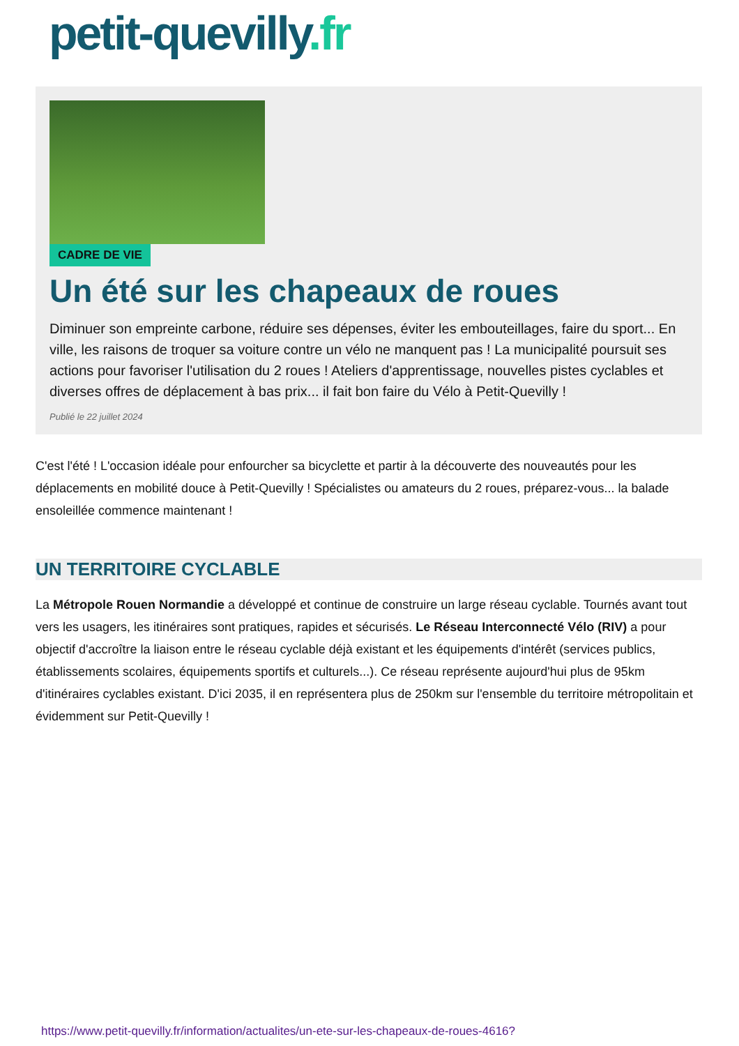petit-quevilly.fr
CADRE DE VIE
Un été sur les chapeaux de roues
Diminuer son empreinte carbone, réduire ses dépenses, éviter les embouteillages, faire du sport... En ville, les raisons de troquer sa voiture contre un vélo ne manquent pas ! La municipalité poursuit ses actions pour favoriser l'utilisation du 2 roues ! Ateliers d'apprentissage, nouvelles pistes cyclables et diverses offres de déplacement à bas prix... il fait bon faire du Vélo à Petit-Quevilly !
Publié le 22 juillet 2024
C'est l'été ! L'occasion idéale pour enfourcher sa bicyclette et partir à la découverte des nouveautés pour les déplacements en mobilité douce à Petit-Quevilly ! Spécialistes ou amateurs du 2 roues, préparez-vous... la balade ensoleillée commence maintenant !
UN TERRITOIRE CYCLABLE
La Métropole Rouen Normandie a développé et continue de construire un large réseau cyclable. Tournés avant tout vers les usagers, les itinéraires sont pratiques, rapides et sécurisés. Le Réseau Interconnecté Vélo (RIV) a pour objectif d'accroître la liaison entre le réseau cyclable déjà existant et les équipements d'intérêt (services publics, établissements scolaires, équipements sportifs et culturels...). Ce réseau représente aujourd'hui plus de 95km d'itinéraires cyclables existant. D'ici 2035, il en représentera plus de 250km sur l'ensemble du territoire métropolitain et évidemment sur Petit-Quevilly !
https://www.petit-quevilly.fr/information/actualites/un-ete-sur-les-chapeaux-de-roues-4616?